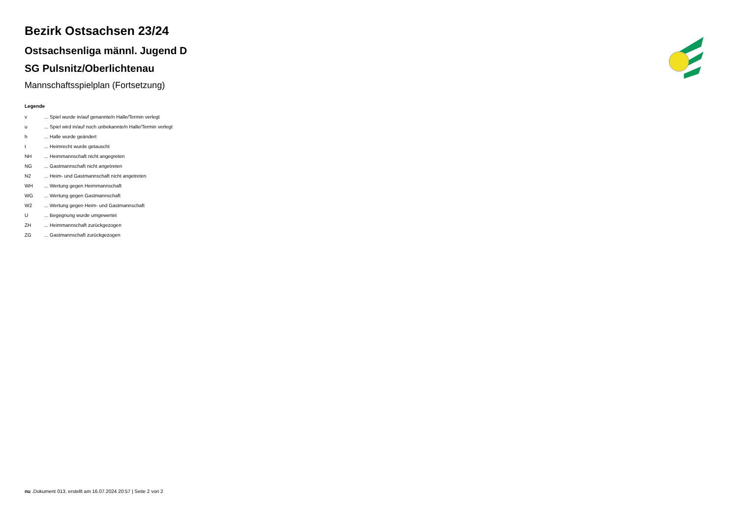Bezirk Ostsachsen 23/24
Ostsachsenliga männl. Jugend D
SG Pulsnitz/Oberlichtenau
Mannschaftsspielplan (Fortsetzung)
Legende
| v | ... Spiel wurde in/auf genannte/n Halle/Termin verlegt |
| u | ... Spiel wird in/auf noch unbekannte/n Halle/Termin verlegt |
| h | ... Halle wurde geändert |
| t | ... Heimrecht wurde getauscht |
| NH | ... Heimmannschaft nicht angegreten |
| NG | ... Gastmannschaft nicht angetreten |
| N2 | ... Heim- und Gastmannschaft nicht angetreten |
| WH | ... Wertung gegen Heimmannschaft |
| WG | ... Wertung gegen Gastmannschaft |
| W2 | ... Wertung gegen Heim- und Gastmannschaft |
| U | ... Begegnung wurde umgewertet |
| ZH | ... Heimmannschaft zurückgezogen |
| ZG | ... Gastmannschaft zurückgezogen |
nu .Dokument 013, erstellt am 16.07.2024 20:57 | Seite 2 von 2